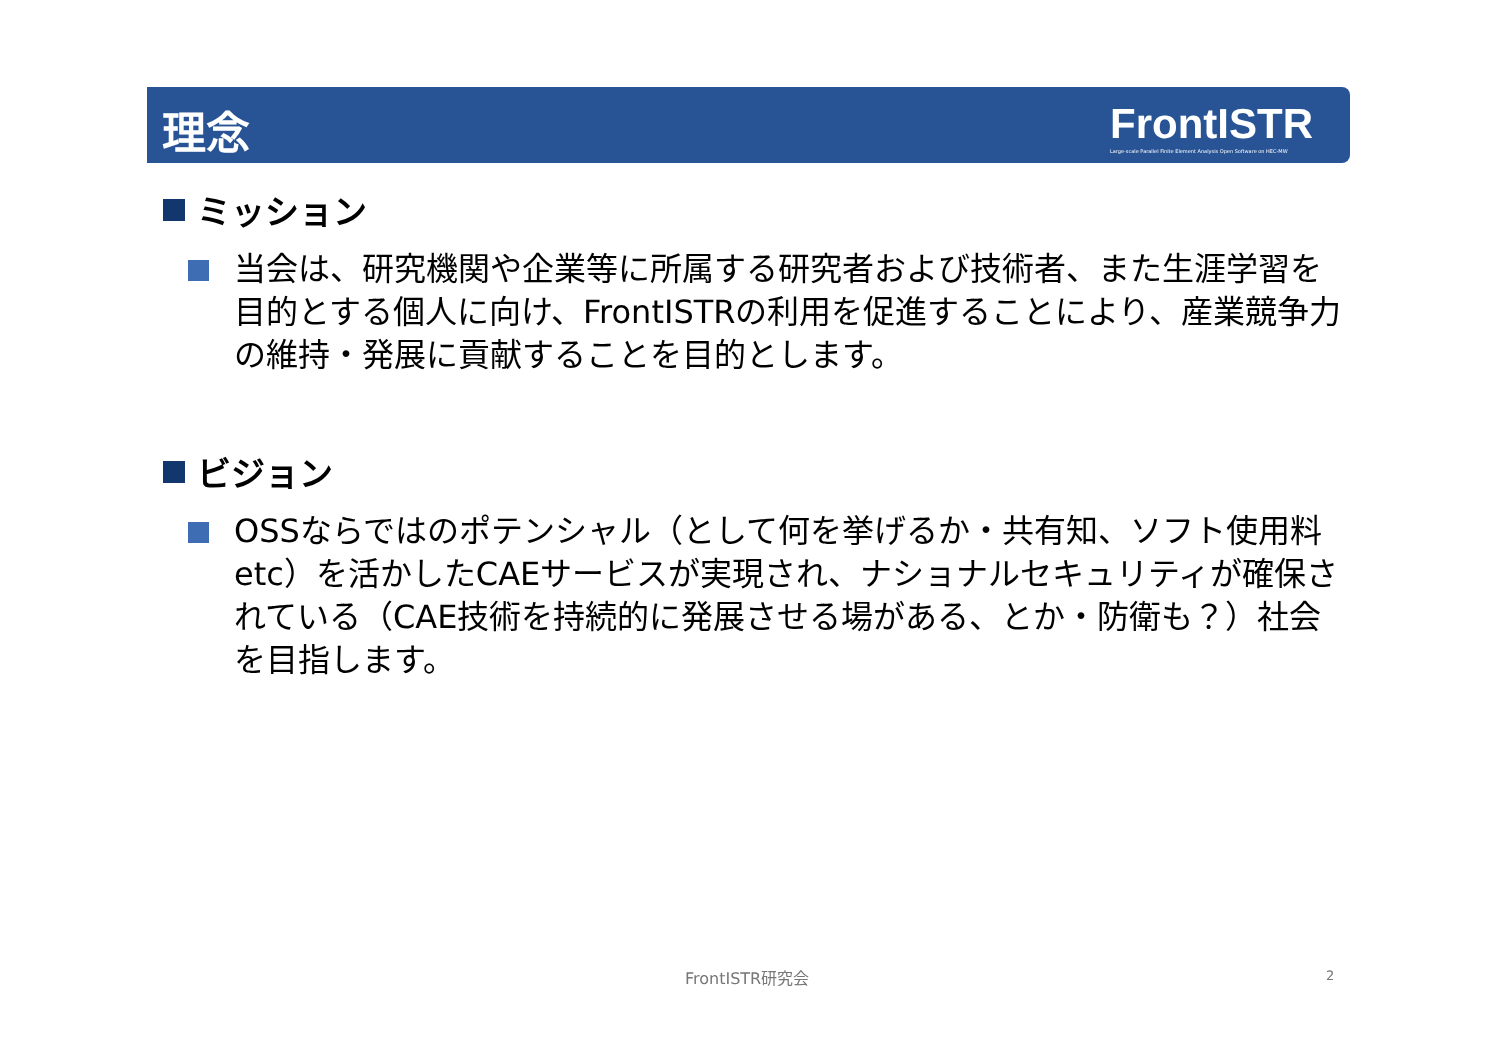理念
FrontISTR
Large-scale Parallel Finite Element Analysis Open Software on HEC-MW
ミッション
当会は、研究機関や企業等に所属する研究者および技術者、また生涯学習を目的とする個人に向け、FrontISTRの利用を促進することにより、産業競争力の維持・発展に貢献することを目的とします。
ビジョン
OSSならではのポテンシャル（として何を挙げるか・共有知、ソフト使用料etc）を活かしたCAEサービスが実現され、ナショナルセキュリティが確保されている（CAE技術を持続的に発展させる場がある、とか・防衛も？）社会を目指します。
FrontISTR研究会 2